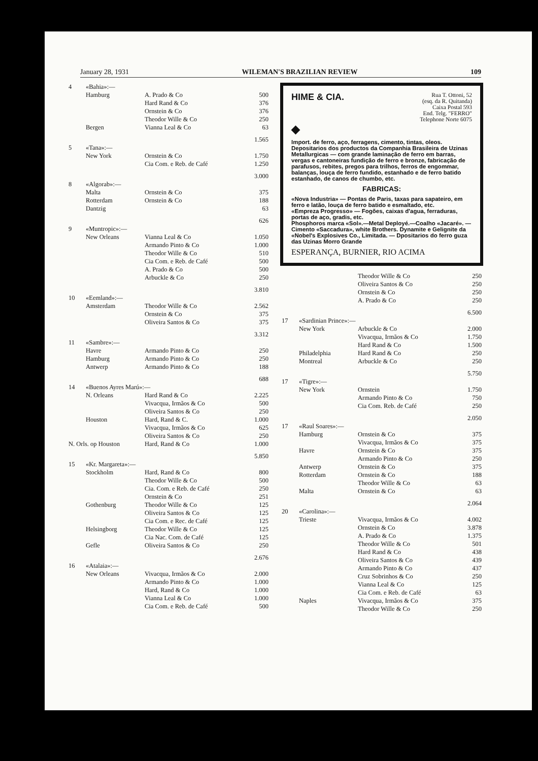January 28, 1931 WILEMAN'S BRAZILIAN REVIEW 109
| 4 | «Bahia»:— | | |
| | Hamburg | A. Prado & Co | 500 |
| | | Hard Rand & Co | 376 |
| | | Ornstein & Co | 376 |
| | | Theodor Wille & Co | 250 |
| | Bergen | Vianna Leal & Co | 63 |
| | | | 1.565 |
| 5 | «Tana»:— | | |
| | New York | Ornstein & Co | 1.750 |
| | | Cia Com. e Reb. de Café | 1.250 |
| | | | 3.000 |
| 8 | «Algorab»:— | | |
| | Malta | Ornstein & Co | 375 |
| | Rotterdam | Ornstein & Co | 188 |
| | Dantzig | | 63 |
| | | | 626 |
| 9 | «Muntropic»:— | | |
| | New Orleans | Vianna Leal & Co | 1.050 |
| | | Armando Pinto & Co | 1.000 |
| | | Theodor Wille & Co | 510 |
| | | Cia Com. e Reb. de Café | 500 |
| | | A. Prado & Co | 500 |
| | | Arbuckle & Co | 250 |
| | | | 3.810 |
| 10 | «Eemland»:— | | |
| | Amsterdam | Theodor Wille & Co | 2.562 |
| | | Ornstein & Co | 375 |
| | | Oliveira Santos & Co | 375 |
| | | | 3.312 |
| 11 | «Sambre»:— | | |
| | Havre | Armando Pinto & Co | 250 |
| | Hamburg | Armando Pinto & Co | 250 |
| | Antwerp | Armando Pinto & Co | 188 |
| | | | 688 |
| 14 | «Buenos Ayres Marú»:— | | |
| | N. Orleans | Hard Rand & Co | 2.225 |
| | | Vivacqua, Irmãos & Co | 500 |
| | | Oliveira Santos & Co | 250 |
| | Houston | Hard, Rand & C. | 1.000 |
| | | Vivacqua, Irmãos & Co | 625 |
| | | Oliveira Santos & Co | 250 |
| N. Orls. op Houston | | Hard, Rand & Co | 1.000 |
| | | | 5.850 |
| 15 | «Kr. Margareta»:— | | |
| | Stockholm | Hard, Rand & Co | 800 |
| | | Theodor Wille & Co | 500 |
| | | Cia. Com. e Reb. de Café | 250 |
| | | Ornstein & Co | 251 |
| | Gothenburg | Theodor Wille & Co | 125 |
| | | Oliveira Santos & Co | 125 |
| | | Cia Com. e Rec. de Café | 125 |
| | Helsingborg | Theodor Wille & Co | 125 |
| | | Cia Nac. Com. de Café | 125 |
| | Gefle | Oliveira Santos & Co | 250 |
| | | | 2.676 |
| 16 | «Atalaia»:— | | |
| | New Orleans | Vivacqua, Irmãos & Co | 2.000 |
| | | Armando Pinto & Co | 1.000 |
| | | Hard, Rand & Co | 1.000 |
| | | Vianna Leal & Co | 1.000 |
| | | Cia Com. e Reb. de Café | 500 |
Rua T. Ottoni, 52
(esq. da R. Quitanda)
Caixa Postal 593
End. Telg. "FERRO"
Telephone Norte 6075
HIME & CIA.
◆
Import. de ferro, aço, ferragens, cimento, tintas, oleos. Depositarios dos productos da Companhia Brasileira de Uzinas Metallurgicas — com grande laminação de ferro em barras, vergas e cantoneiras fundição de ferro e bronze, fabricação de parafusos, rebites, pregos para trilhos, ferros de engommar, balanças, louça de ferro fundido, estanhado e de ferro batido estanhado, de canos de chumbo, etc.
FABRICAS:
«Nova Industria» — Pontas de Paris, taxas para sapateiro, em ferro e latão, louça de ferro batido e esmaltado, etc.
«Empreza Progresso» — Fogões, caixas d'agua, ferraduras, portas de aço, gradis, etc.
Phosphoros marca «Sol».—Metal Deployé.—Coalho «Jacaré». — Cimento «Saccadura», white Brothers. Dynamite e Gelignite da «Nobel's Explosives Co., Limitada. — Dpositarios do ferro guza das Uzinas Morro Grande
ESPERANÇA, BURNIER, RIO ACIMA
| | | Theodor Wille & Co | 250 |
| | | Oliveira Santos & Co | 250 |
| | | Ornstein & Co | 250 |
| | | A. Prado & Co | 250 |
| | | | 6.500 |
| 17 | «Sardinian Prince»:— | | |
| | New York | Arbuckle & Co | 2.000 |
| | | Vivacqua, Irmãos & Co | 1.750 |
| | | Hard Rand & Co | 1.500 |
| | Philadelphia | Hard Rand & Co | 250 |
| | Montreal | Arbuckle & Co | 250 |
| | | | 5.750 |
| 17 | «Tigre»:— | | |
| | New York | Ornstein | 1.750 |
| | | Armando Pinto & Co | 750 |
| | | Cia Com. Reb. de Café | 250 |
| | | | 2.050 |
| 17 | «Raul Soares»:— | | |
| | Hamburg | Ornstein & Co | 375 |
| | | Vivacqua, Irmãos & Co | 375 |
| | Havre | Ornstein & Co | 375 |
| | | Armando Pinto & Co | 250 |
| | Antwerp | Ornstein & Co | 375 |
| | Rotterdam | Ornstein & Co | 188 |
| | | Theodor Wille & Co | 63 |
| | Malta | Ornstein & Co | 63 |
| | | | 2.064 |
| 20 | «Carolina»:— | | |
| | Trieste | Vivacqua, Irmãos & Co | 4.002 |
| | | Ornstein & Co | 3.878 |
| | | A. Prado & Co | 1.375 |
| | | Theodor Wille & Co | 501 |
| | | Hard Rand & Co | 438 |
| | | Oliveira Santos & Co | 439 |
| | | Armando Pinto & Co | 437 |
| | | Cruz Sobrinhos & Co | 250 |
| | | Vianna Leal & Co | 125 |
| | | Cia Com. e Reb. de Café | 63 |
| | Naples | Vivacqua, Irmãos & Co | 375 |
| | | Theodor Wille & Co | 250 |